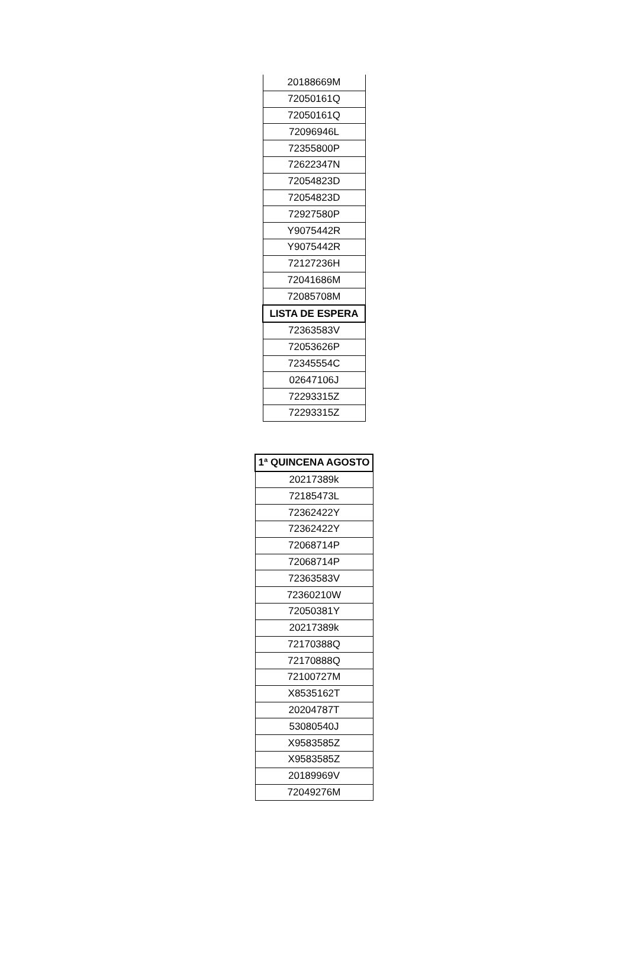| 20188669M |
| 72050161Q |
| 72050161Q |
| 72096946L |
| 72355800P |
| 72622347N |
| 72054823D |
| 72054823D |
| 72927580P |
| Y9075442R |
| Y9075442R |
| 72127236H |
| 72041686M |
| 72085708M |
| LISTA DE ESPERA |
| 72363583V |
| 72053626P |
| 72345554C |
| 02647106J |
| 72293315Z |
| 72293315Z |
| 1ª QUINCENA AGOSTO |
| --- |
| 20217389k |
| 72185473L |
| 72362422Y |
| 72362422Y |
| 72068714P |
| 72068714P |
| 72363583V |
| 72360210W |
| 72050381Y |
| 20217389k |
| 72170388Q |
| 72170888Q |
| 72100727M |
| X8535162T |
| 20204787T |
| 53080540J |
| X9583585Z |
| X9583585Z |
| 20189969V |
| 72049276M |